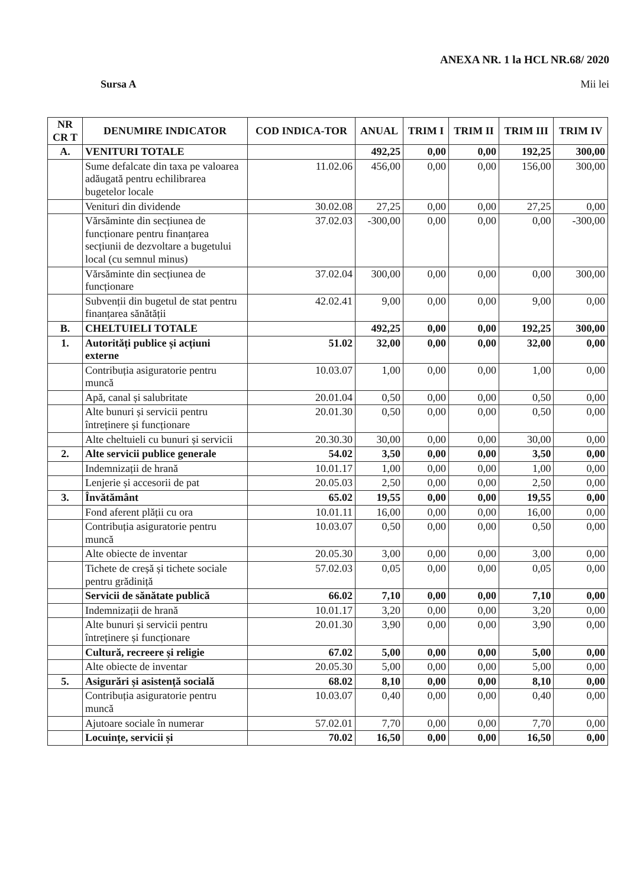ANEXA NR. 1 la HCL NR.68/ 2020
Sursa A Mii lei
| NR CR T | DENUMIRE INDICATOR | COD INDICA-TOR | ANUAL | TRIM I | TRIM II | TRIM III | TRIM IV |
| --- | --- | --- | --- | --- | --- | --- | --- |
| A. | VENITURI TOTALE | | 492,25 | 0,00 | 0,00 | 192,25 | 300,00 |
| | Sume defalcate din taxa pe valoarea adăugată pentru echilibrarea bugetelor locale | 11.02.06 | 456,00 | 0,00 | 0,00 | 156,00 | 300,00 |
| | Venituri din dividende | 30.02.08 | 27,25 | 0,00 | 0,00 | 27,25 | 0,00 |
| | Vărsăminte din secțiunea de funcționare pentru finanțarea secțiunii de dezvoltare a bugetului local (cu semnul minus) | 37.02.03 | -300,00 | 0,00 | 0,00 | 0,00 | -300,00 |
| | Vărsăminte din secțiunea de funcționare | 37.02.04 | 300,00 | 0,00 | 0,00 | 0,00 | 300,00 |
| | Subvenții din bugetul de stat pentru finanțarea sănătății | 42.02.41 | 9,00 | 0,00 | 0,00 | 9,00 | 0,00 |
| B. | CHELTUIELI TOTALE | | 492,25 | 0,00 | 0,00 | 192,25 | 300,00 |
| 1. | Autorități publice și acțiuni externe | 51.02 | 32,00 | 0,00 | 0,00 | 32,00 | 0,00 |
| | Contribuția asiguratorie pentru muncă | 10.03.07 | 1,00 | 0,00 | 0,00 | 1,00 | 0,00 |
| | Apă, canal și salubritate | 20.01.04 | 0,50 | 0,00 | 0,00 | 0,50 | 0,00 |
| | Alte bunuri și servicii pentru întreținere și funcționare | 20.01.30 | 0,50 | 0,00 | 0,00 | 0,50 | 0,00 |
| | Alte cheltuieli cu bunuri și servicii | 20.30.30 | 30,00 | 0,00 | 0,00 | 30,00 | 0,00 |
| 2. | Alte servicii publice generale | 54.02 | 3,50 | 0,00 | 0,00 | 3,50 | 0,00 |
| | Indemnizații de hrană | 10.01.17 | 1,00 | 0,00 | 0,00 | 1,00 | 0,00 |
| | Lenjerie și accesorii de pat | 20.05.03 | 2,50 | 0,00 | 0,00 | 2,50 | 0,00 |
| 3. | Învătământ | 65.02 | 19,55 | 0,00 | 0,00 | 19,55 | 0,00 |
| | Fond aferent plății cu ora | 10.01.11 | 16,00 | 0,00 | 0,00 | 16,00 | 0,00 |
| | Contribuția asiguratorie pentru muncă | 10.03.07 | 0,50 | 0,00 | 0,00 | 0,50 | 0,00 |
| | Alte obiecte de inventar | 20.05.30 | 3,00 | 0,00 | 0,00 | 3,00 | 0,00 |
| | Tichete de creșă și tichete sociale pentru grădiniță | 57.02.03 | 0,05 | 0,00 | 0,00 | 0,05 | 0,00 |
| | Servicii de sănătate publică | 66.02 | 7,10 | 0,00 | 0,00 | 7,10 | 0,00 |
| | Indemnizații de hrană | 10.01.17 | 3,20 | 0,00 | 0,00 | 3,20 | 0,00 |
| | Alte bunuri și servicii pentru întreținere și funcționare | 20.01.30 | 3,90 | 0,00 | 0,00 | 3,90 | 0,00 |
| | Cultură, recreere și religie | 67.02 | 5,00 | 0,00 | 0,00 | 5,00 | 0,00 |
| | Alte obiecte de inventar | 20.05.30 | 5,00 | 0,00 | 0,00 | 5,00 | 0,00 |
| 5. | Asigurări și asistență socială | 68.02 | 8,10 | 0,00 | 0,00 | 8,10 | 0,00 |
| | Contribuția asiguratorie pentru muncă | 10.03.07 | 0,40 | 0,00 | 0,00 | 0,40 | 0,00 |
| | Ajutoare sociale în numerar | 57.02.01 | 7,70 | 0,00 | 0,00 | 7,70 | 0,00 |
| | Locuințe, servicii și | 70.02 | 16,50 | 0,00 | 0,00 | 16,50 | 0,00 |